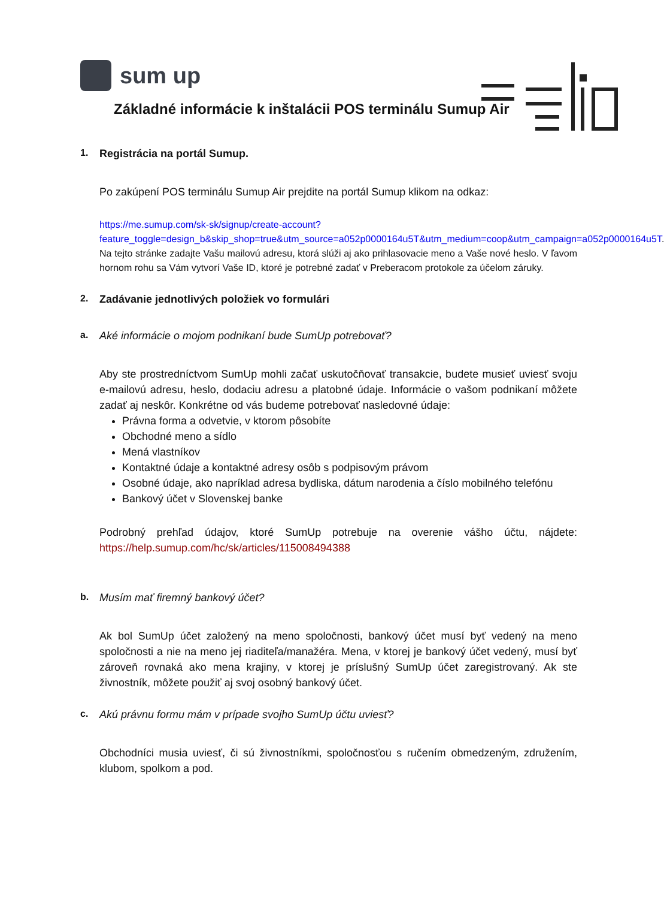sum up
Základné informácie k inštalácii POS terminálu Sumup Air
1. Registrácia na portál Sumup.
Po zakúpení POS terminálu Sumup Air prejdite na portál Sumup klikom na odkaz:
https://me.sumup.com/sk-sk/signup/create-account?feature_toggle=design_b&skip_shop=true&utm_source=a052p0000164u5T&utm_medium=coop&utm_campaign=a052p0000164u5T. Na tejto stránke zadajte Vašu mailovú adresu, ktorá slúži aj ako prihlasovacie meno a Vaše nové heslo. V ľavom hornom rohu sa Vám vytvorí Vaše ID, ktoré je potrebné zadať v Preberacom protokole za účelom záruky.
2. Zadávanie jednotlivých položiek vo formulári
a. Aké informácie o mojom podnikaní bude SumUp potrebovať?
Aby ste prostredníctvom SumUp mohli začať uskutočňovať transakcie, budete musieť uviesť svoju e-mailovú adresu, heslo, dodaciu adresu a platobné údaje. Informácie o vašom podnikaní môžete zadať aj neskôr. Konkrétne od vás budeme potrebovať nasledovné údaje:
Právna forma a odvetvie, v ktorom pôsobíte
Obchodné meno a sídlo
Mená vlastníkov
Kontaktné údaje a kontaktné adresy osôb s podpisovým právom
Osobné údaje, ako napríklad adresa bydliska, dátum narodenia a číslo mobilného telefónu
Bankový účet v Slovenskej banke
Podrobný prehľad údajov, ktoré SumUp potrebuje na overenie vášho účtu, nájdete: https://help.sumup.com/hc/sk/articles/115008494388
b. Musím mať firemný bankový účet?
Ak bol SumUp účet založený na meno spoločnosti, bankový účet musí byť vedený na meno spoločnosti a nie na meno jej riaditeľa/manažéra. Mena, v ktorej je bankový účet vedený, musí byť zároveň rovnaká ako mena krajiny, v ktorej je príslušný SumUp účet zaregistrovaný. Ak ste živnostník, môžete použiť aj svoj osobný bankový účet.
c. Akú právnu formu mám v prípade svojho SumUp účtu uviesť?
Obchodníci musia uviesť, či sú živnostníkmi, spoločnosťou s ručením obmedzeným, združením, klubom, spolkom a pod.